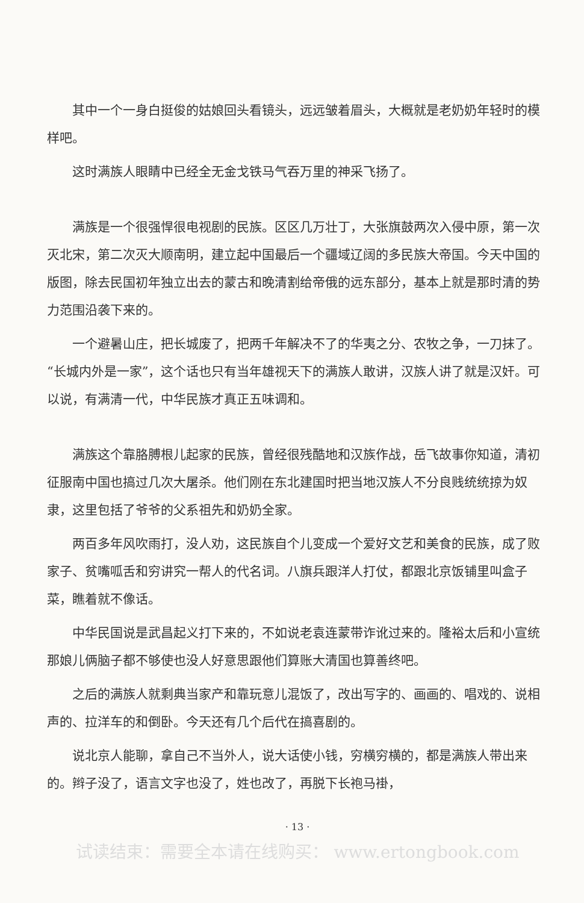其中一个一身白挺俊的姑娘回头看镜头，远远皱着眉头，大概就是老奶奶年轻时的模样吧。
这时满族人眼睛中已经全无金戈铁马气吞万里的神采飞扬了。
满族是一个很强悍很电视剧的民族。区区几万壮丁，大张旗鼓两次入侵中原，第一次灭北宋，第二次灭大顺南明，建立起中国最后一个疆域辽阔的多民族大帝国。今天中国的版图，除去民国初年独立出去的蒙古和晚清割给帝俄的远东部分，基本上就是那时清的势力范围沿袭下来的。
一个避暑山庄，把长城废了，把两千年解决不了的华夷之分、农牧之争，一刀抹了。“长城内外是一家”，这个话也只有当年雄视天下的满族人敢讲，汉族人讲了就是汉奸。可以说，有满清一代，中华民族才真正五味调和。
满族这个靠胳膊根儿起家的民族，曾经很残酷地和汉族作战，岳飞故事你知道，清初征服南中国也搞过几次大屠杀。他们刚在东北建国时把当地汉族人不分良贱统统掠为奴隶，这里包括了爷爷的父系祖先和奶奶全家。
两百多年风吹雨打，没人劝，这民族自个儿变成一个爱好文艺和美食的民族，成了败家子、贫嘴呱舌和穷讲究一帮人的代名词。八旗兵跟洋人打仗，都跟北京饭铺里叫盒子菜，瞧着就不像话。
中华民国说是武昌起义打下来的，不如说老袁连蒙带诈讹过来的。隆裕太后和小宣统那娘儿俩脑子都不够使也没人好意思跟他们算账大清国也算善终吧。
之后的满族人就剩典当家产和靠玩意儿混饭了，改出写字的、画画的、唱戏的、说相声的、拉洋车的和倒卧。今天还有几个后代在搞喜剧的。
说北京人能聊，拿自己不当外人，说大话使小钱，穷横穷横的，都是满族人带出来的。辫子没了，语言文字也没了，姓也改了，再脱下长袍马褂，
· 13 ·
试读结束：需要全本请在线购买： www.ertongbook.com